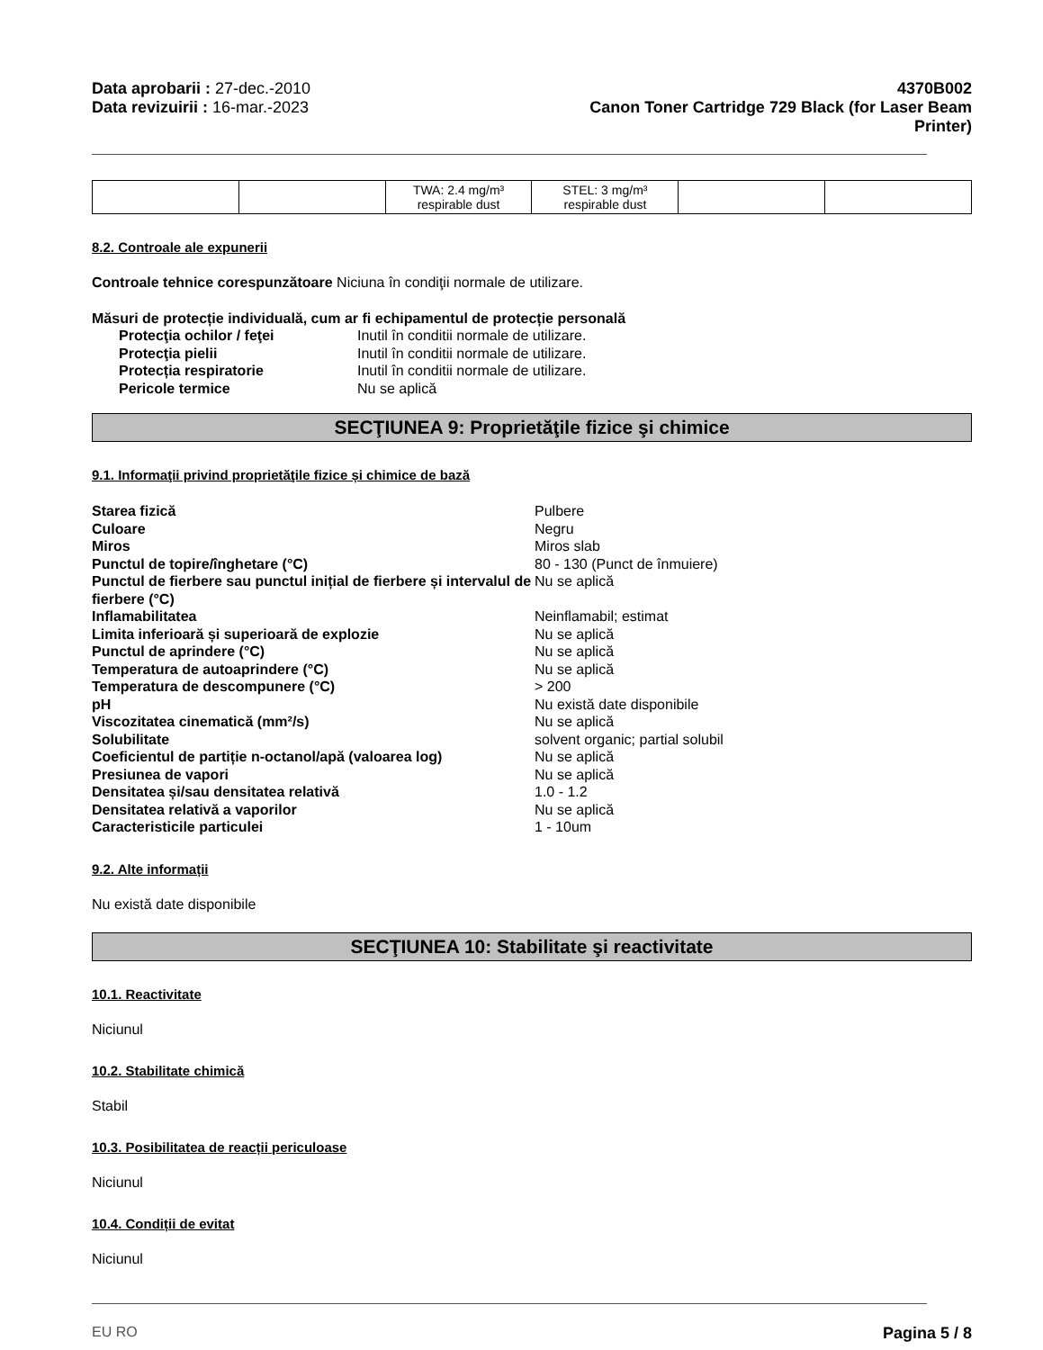Data aprobarii : 27-dec.-2010
Data revizuirii : 16-mar.-2023
4370B002
Canon Toner Cartridge 729 Black (for Laser Beam
Printer)
| | | TWA: 2.4 mg/m³ respirable dust | STEL: 3 mg/m³ respirable dust | | |
8.2. Controale ale expunerii
Controale tehnice corespunzătoare Niciuna în condiţii normale de utilizare.
Măsuri de protecție individuală, cum ar fi echipamentul de protecție personală
Protecţia ochilor / feţei Inutil în conditii normale de utilizare. Protecţia pielii Inutil în conditii normale de utilizare. Protecția respiratorie Inutil în conditii normale de utilizare. Pericole termice Nu se aplică
SECŢIUNEA 9: Proprietăţile fizice şi chimice
9.1. Informaţii privind proprietăţile fizice și chimice de bază
Starea fizică Pulbere Culoare Negru Miros Miros slab Punctul de topire/înghetare (°C) 80 - 130 (Punct de înmuiere) Punctul de fierbere sau punctul inițial de fierbere și intervalul de fierbere (°C) Nu se aplică Inflamabilitatea Neinflamabil; estimat Limita inferioară și superioară de explozie Nu se aplică Punctul de aprindere (°C) Nu se aplică Temperatura de autoaprindere (°C) Nu se aplică Temperatura de descompunere (°C) > 200 pH Nu există date disponibile Viscozitatea cinematică (mm²/s) Nu se aplică Solubilitate solvent organic; partial solubil Coeficientul de partiție n-octanol/apă (valoarea log) Nu se aplică Presiunea de vapori Nu se aplică Densitatea și/sau densitatea relativă 1.0 - 1.2 Densitatea relativă a vaporilor Nu se aplică Caracteristicile particulei 1 - 10um
9.2. Alte informații
Nu există date disponibile
SECŢIUNEA 10: Stabilitate şi reactivitate
10.1. Reactivitate
Niciunul
10.2. Stabilitate chimică
Stabil
10.3. Posibilitatea de reacții periculoase
Niciunul
10.4. Condiții de evitat
Niciunul
EU RO Pagina 5 / 8